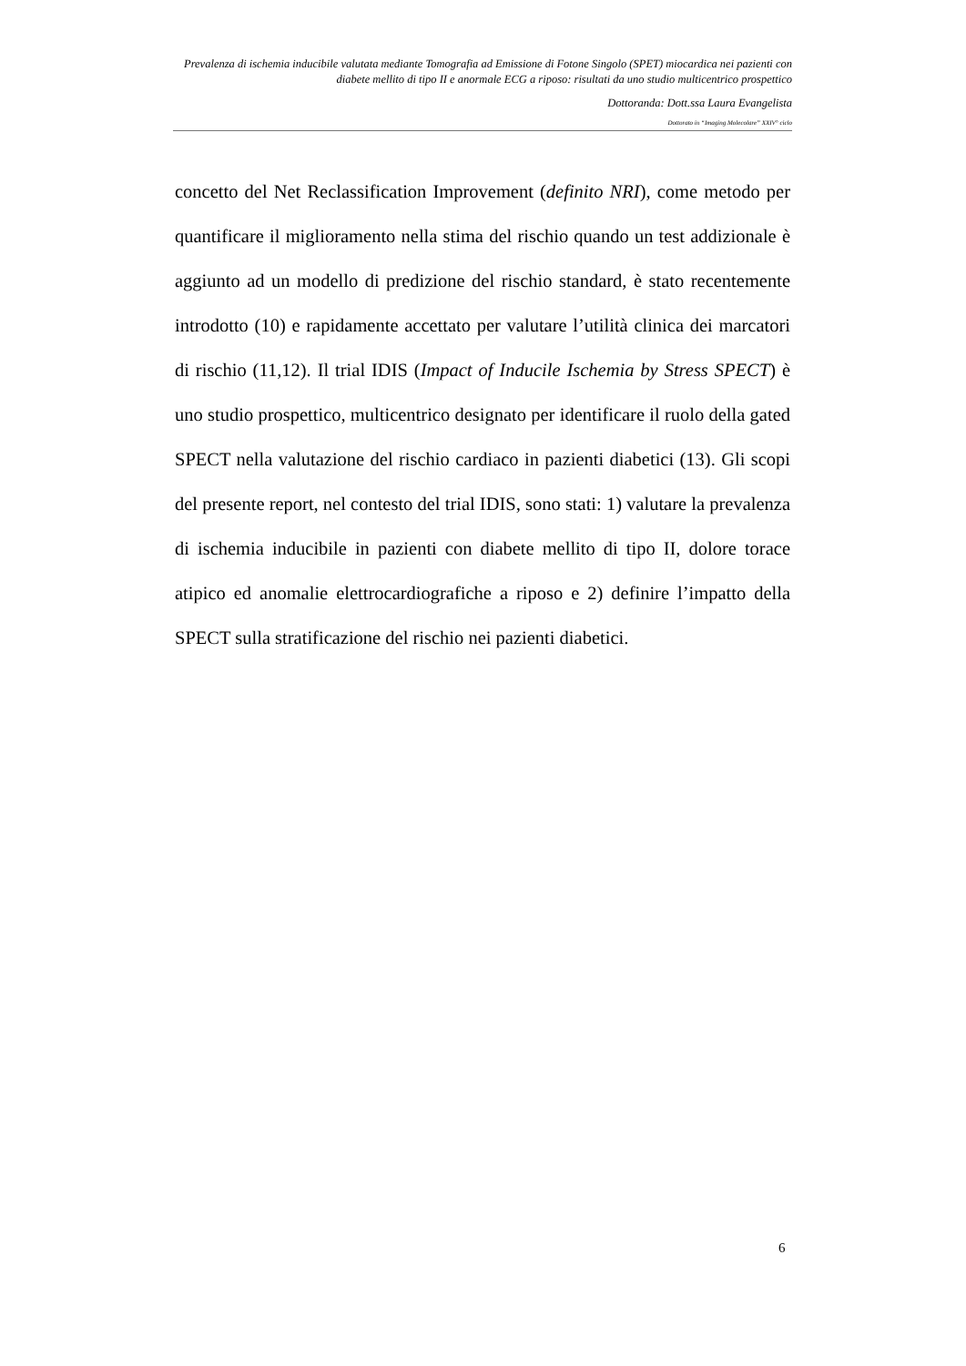Prevalenza di ischemia inducibile valutata mediante Tomografia ad Emissione di Fotone Singolo (SPET) miocardica nei pazienti con diabete mellito di tipo II e anormale ECG a riposo: risultati da uno studio multicentrico prospettico
Dottoranda: Dott.ssa Laura Evangelista
Dottorato in “Imaging Molecolare” XXIV° ciclo
concetto del Net Reclassification Improvement (definito NRI), come metodo per quantificare il miglioramento nella stima del rischio quando un test addizionale è aggiunto ad un modello di predizione del rischio standard, è stato recentemente introdotto (10) e rapidamente accettato per valutare l’utilità clinica dei marcatori di rischio (11,12). Il trial IDIS (Impact of Inducile Ischemia by Stress SPECT) è uno studio prospettico, multicentrico designato per identificare il ruolo della gated SPECT nella valutazione del rischio cardiaco in pazienti diabetici (13). Gli scopi del presente report, nel contesto del trial IDIS, sono stati: 1) valutare la prevalenza di ischemia inducibile in pazienti con diabete mellito di tipo II, dolore torace atipico ed anomalie elettrocardiografiche a riposo e 2) definire l’impatto della SPECT sulla stratificazione del rischio nei pazienti diabetici.
6